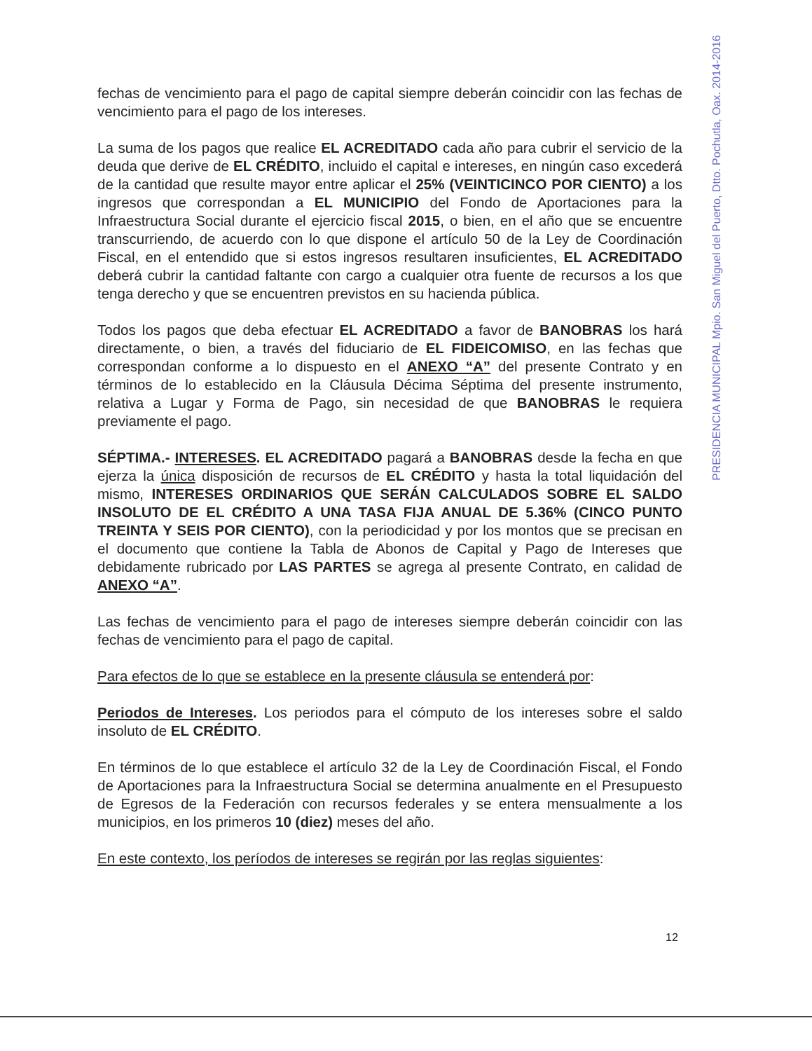PRESIDENCIA MUNICIPAL Mpio. San Miguel del Puerto, Dtto. Pochutla, Oax. 2014-2016
fechas de vencimiento para el pago de capital siempre deberán coincidir con las fechas de vencimiento para el pago de los intereses.
La suma de los pagos que realice EL ACREDITADO cada año para cubrir el servicio de la deuda que derive de EL CRÉDITO, incluido el capital e intereses, en ningún caso excederá de la cantidad que resulte mayor entre aplicar el 25% (VEINTICINCO POR CIENTO) a los ingresos que correspondan a EL MUNICIPIO del Fondo de Aportaciones para la Infraestructura Social durante el ejercicio fiscal 2015, o bien, en el año que se encuentre transcurriendo, de acuerdo con lo que dispone el artículo 50 de la Ley de Coordinación Fiscal, en el entendido que si estos ingresos resultaren insuficientes, EL ACREDITADO deberá cubrir la cantidad faltante con cargo a cualquier otra fuente de recursos a los que tenga derecho y que se encuentren previstos en su hacienda pública.
Todos los pagos que deba efectuar EL ACREDITADO a favor de BANOBRAS los hará directamente, o bien, a través del fiduciario de EL FIDEICOMISO, en las fechas que correspondan conforme a lo dispuesto en el ANEXO “A” del presente Contrato y en términos de lo establecido en la Cláusula Décima Séptima del presente instrumento, relativa a Lugar y Forma de Pago, sin necesidad de que BANOBRAS le requiera previamente el pago.
SÉPTIMA.- INTERESES. EL ACREDITADO pagará a BANOBRAS desde la fecha en que ejerza la única disposición de recursos de EL CRÉDITO y hasta la total liquidación del mismo, INTERESES ORDINARIOS QUE SERÁN CALCULADOS SOBRE EL SALDO INSOLUTO DE EL CRÉDITO A UNA TASA FIJA ANUAL DE 5.36% (CINCO PUNTO TREINTA Y SEIS POR CIENTO), con la periodicidad y por los montos que se precisan en el documento que contiene la Tabla de Abonos de Capital y Pago de Intereses que debidamente rubricado por LAS PARTES se agrega al presente Contrato, en calidad de ANEXO “A”.
Las fechas de vencimiento para el pago de intereses siempre deberán coincidir con las fechas de vencimiento para el pago de capital.
Para efectos de lo que se establece en la presente cláusula se entenderá por:
Periodos de Intereses. Los periodos para el cómputo de los intereses sobre el saldo insoluto de EL CRÉDITO.
En términos de lo que establece el artículo 32 de la Ley de Coordinación Fiscal, el Fondo de Aportaciones para la Infraestructura Social se determina anualmente en el Presupuesto de Egresos de la Federación con recursos federales y se entera mensualmente a los municipios, en los primeros 10 (diez) meses del año.
En este contexto, los períodos de intereses se regirán por las reglas siguientes:
12